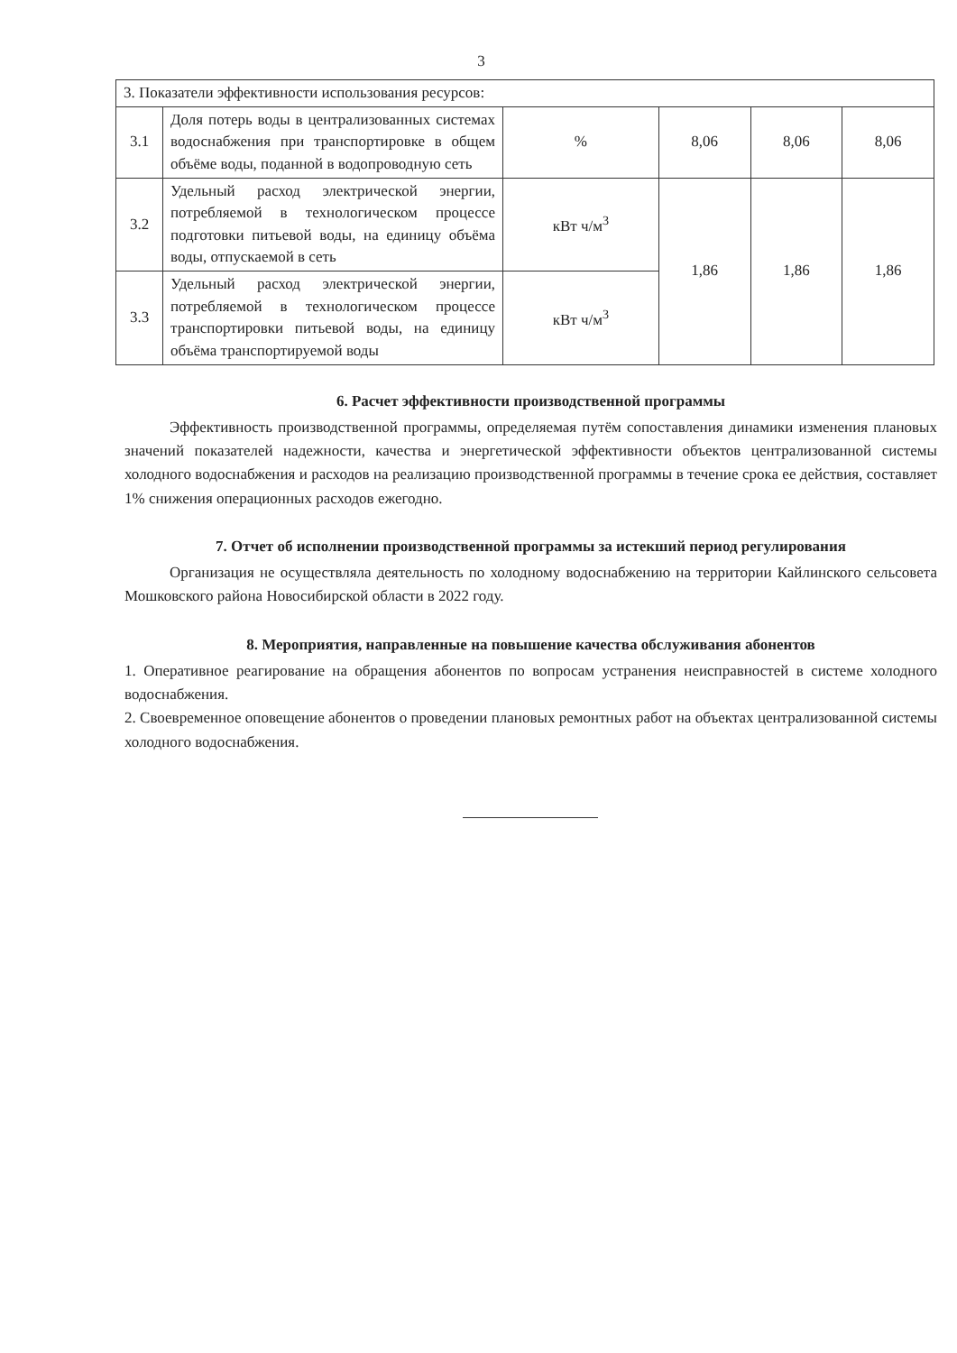3
| 3. Показатели эффективности использования ресурсов: | | | | | |
| 3.1 | Доля потерь воды в централизованных системах водоснабжения при транспортировке в общем объёме воды, поданной в водопроводную сеть | % | 8,06 | 8,06 | 8,06 |
| 3.2 | Удельный расход электрической энергии, потребляемой в технологическом процессе подготовки питьевой воды, на единицу объёма воды, отпускаемой в сеть | кВт ч/м<sup>3</sup> | 1,86 | 1,86 | 1,86 |
| 3.3 | Удельный расход электрической энергии, потребляемой в технологическом процессе транспортировки питьевой воды, на единицу объёма транспортируемой воды | кВт ч/м<sup>3</sup> | | | |
6. Расчет эффективности производственной программы
Эффективность производственной программы, определяемая путём сопоставления динамики изменения плановых значений показателей надежности, качества и энергетической эффективности объектов централизованной системы холодного водоснабжения и расходов на реализацию производственной программы в течение срока ее действия, составляет 1% снижения операционных расходов ежегодно.
7. Отчет об исполнении производственной программы за истекший период регулирования
Организация не осуществляла деятельность по холодному водоснабжению на территории Кайлинского сельсовета Мошковского района Новосибирской области в 2022 году.
8. Мероприятия, направленные на повышение качества обслуживания абонентов
1. Оперативное реагирование на обращения абонентов по вопросам устранения неисправностей в системе холодного водоснабжения.
2. Своевременное оповещение абонентов о проведении плановых ремонтных работ на объектах централизованной системы холодного водоснабжения.